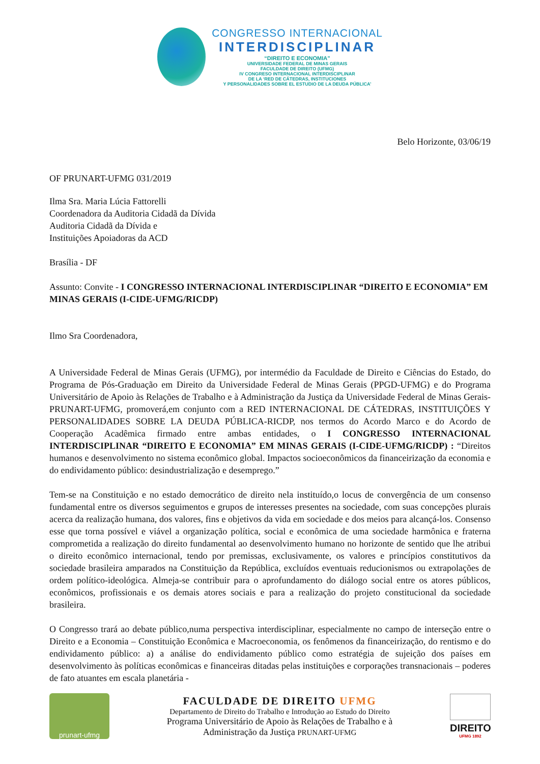CONGRESSO INTERNACIONAL
INTERDISCIPLINAR
“DIREITO E ECONOMIA”
UNIVERSIDADE FEDERAL DE MINAS GERAIS
FACULDADE DE DIREITO (UFMG)
IV CONGRESO INTERNACIONAL INTERDISCIPLINAR
DE LA ‘RED DE CÁTEDRAS, INSTITUCIONES
Y PERSONALIDADES SOBRE EL ESTUDIO DE LA DEUDA PÚBLICA’
Belo Horizonte, 03/06/19
OF PRUNART-UFMG 031/2019
Ilma Sra. Maria Lúcia Fattorelli
Coordenadora da Auditoria Cidadã da Dívida
Auditoria Cidadã da Dívida e
Instituições Apoiadoras da ACD
Brasília - DF
Assunto: Convite - I CONGRESSO INTERNACIONAL INTERDISCIPLINAR “DIREITO E ECONOMIA” EM MINAS GERAIS (I-CIDE-UFMG/RICDP)
Ilmo Sra Coordenadora,
A Universidade Federal de Minas Gerais (UFMG), por intermédio da Faculdade de Direito e Ciências do Estado, do Programa de Pós-Graduação em Direito da Universidade Federal de Minas Gerais (PPGD-UFMG) e do Programa Universitário de Apoio às Relações de Trabalho e à Administração da Justiça da Universidade Federal de Minas Gerais-PRUNART-UFMG, promoverá,em conjunto com a RED INTERNACIONAL DE CÁTEDRAS, INSTITUIÇÕES Y PERSONALIDADES SOBRE LA DEUDA PÚBLICA-RICDP, nos termos do Acordo Marco e do Acordo de Cooperação Acadêmica firmado entre ambas entidades, o I CONGRESSO INTERNACIONAL INTERDISCIPLINAR “DIREITO E ECONOMIA” EM MINAS GERAIS (I-CIDE-UFMG/RICDP) : “Direitos humanos e desenvolvimento no sistema econômico global. Impactos socioeconômicos da financeirização da economia e do endividamento público: desindustrialização e desemprego.”
Tem-se na Constituição e no estado democrático de direito nela instituído,o locus de convergência de um consenso fundamental entre os diversos seguimentos e grupos de interesses presentes na sociedade, com suas concepções plurais acerca da realização humana, dos valores, fins e objetivos da vida em sociedade e dos meios para alcançá-los. Consenso esse que torna possível e viável a organização política, social e econômica de uma sociedade harmônica e fraterna comprometida a realização do direito fundamental ao desenvolvimento humano no horizonte de sentido que lhe atribui o direito econômico internacional, tendo por premissas, exclusivamente, os valores e princípios constitutivos da sociedade brasileira amparados na Constituição da República, excluídos eventuais reducionismos ou extrapolações de ordem político-ideológica. Almeja-se contribuir para o aprofundamento do diálogo social entre os atores públicos, econômicos, profissionais e os demais atores sociais e para a realização do projeto constitucional da sociedade brasileira.
O Congresso trará ao debate público,numa perspectiva interdisciplinar, especialmente no campo de interseção entre o Direito e a Economia – Constituição Econômica e Macroeconomia, os fenômenos da financeirização, do rentismo e do endividamento público: a) a análise do endividamento público como estratégia de sujeição dos países em desenvolvimento às políticas econômicas e financeiras ditadas pelas instituições e corporações transnacionais – poderes de fato atuantes em escala planetária -
prunart-ufmg
FACULDADE DE DIREITO UFMG
Departamento de Direito do Trabalho e Introdução ao Estudo do Direito
Programa Universitário de Apoio às Relações de Trabalho e à
Administração da Justiça PRUNART-UFMG
DIREITO
UFMG 1892